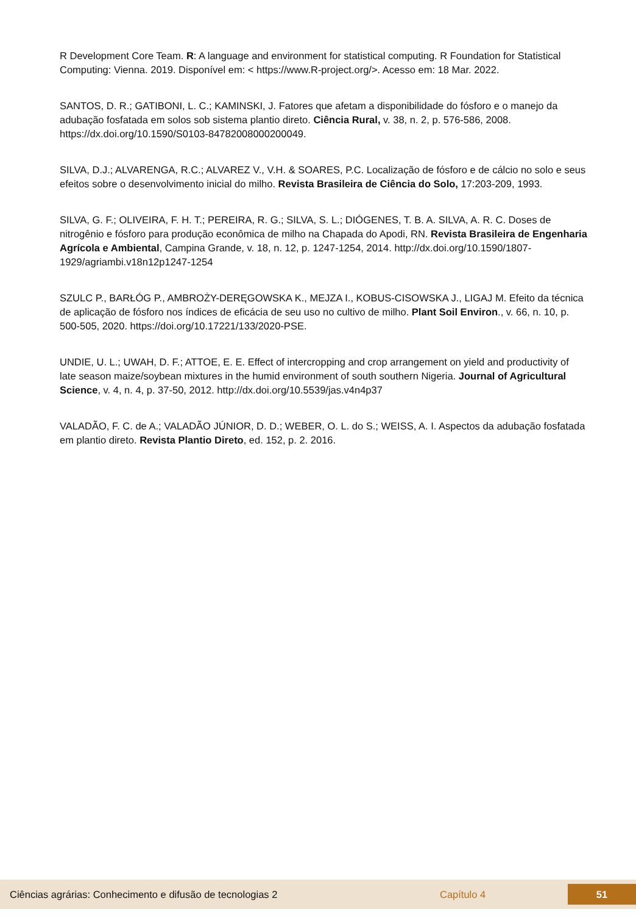R Development Core Team. R: A language and environment for statistical computing. R Foundation for Statistical Computing: Vienna. 2019. Disponível em: < https://www.R-project.org/>. Acesso em: 18 Mar. 2022.
SANTOS, D. R.; GATIBONI, L. C.; KAMINSKI, J. Fatores que afetam a disponibilidade do fósforo e o manejo da adubação fosfatada em solos sob sistema plantio direto. Ciência Rural, v. 38, n. 2, p. 576-586, 2008. https://dx.doi.org/10.1590/S0103-84782008000200049.
SILVA, D.J.; ALVARENGA, R.C.; ALVAREZ V., V.H. & SOARES, P.C. Localização de fósforo e de cálcio no solo e seus efeitos sobre o desenvolvimento inicial do milho. Revista Brasileira de Ciência do Solo, 17:203-209, 1993.
SILVA, G. F.; OLIVEIRA, F. H. T.; PEREIRA, R. G.; SILVA, S. L.; DIÓGENES, T. B. A. SILVA, A. R. C. Doses de nitrogênio e fósforo para produção econômica de milho na Chapada do Apodi, RN. Revista Brasileira de Engenharia Agrícola e Ambiental, Campina Grande, v. 18, n. 12, p. 1247-1254, 2014. http://dx.doi.org/10.1590/1807-1929/agriambi.v18n12p1247-1254
SZULC P., BARŁÓG P., AMBROŻY-DERĘGOWSKA K., MEJZA I., KOBUS-CISOWSKA J., LIGAJ M. Efeito da técnica de aplicação de fósforo nos índices de eficácia de seu uso no cultivo de milho. Plant Soil Environ., v. 66, n. 10, p. 500-505, 2020. https://doi.org/10.17221/133/2020-PSE.
UNDIE, U. L.; UWAH, D. F.; ATTOE, E. E. Effect of intercropping and crop arrangement on yield and productivity of late season maize/soybean mixtures in the humid environment of south southern Nigeria. Journal of Agricultural Science, v. 4, n. 4, p. 37-50, 2012. http://dx.doi.org/10.5539/jas.v4n4p37
VALADÃO, F. C. de A.; VALADÃO JÚNIOR, D. D.; WEBER, O. L. do S.; WEISS, A. I. Aspectos da adubação fosfatada em plantio direto. Revista Plantio Direto, ed. 152, p. 2. 2016.
Ciências agrárias: Conhecimento e difusão de tecnologias 2 Capítulo 4
51